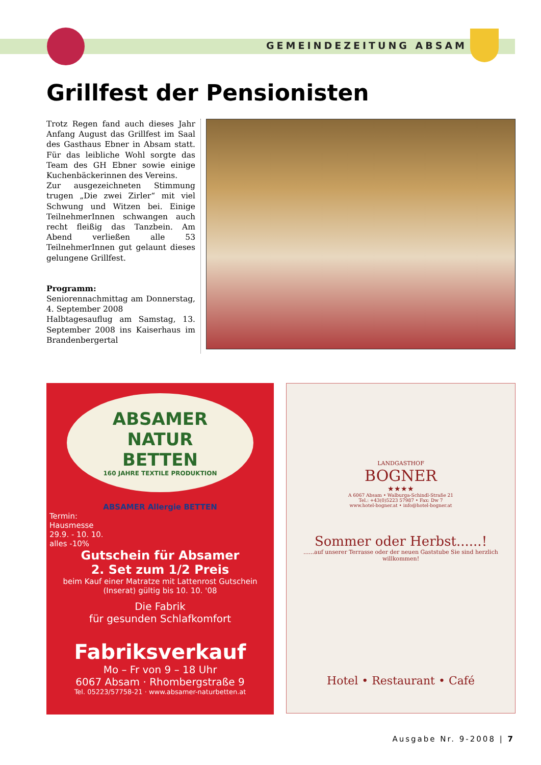GEMEINDEZEITUNG ABSAM
Grillfest der Pensionisten
Trotz Regen fand auch dieses Jahr Anfang August das Grillfest im Saal des Gasthaus Ebner in Absam statt. Für das leibliche Wohl sorgte das Team des GH Ebner sowie einige Kuchenbäckerinnen des Vereins.
Zur ausgezeichneten Stimmung trugen „Die zwei Zirler“ mit viel Schwung und Witzen bei. Einige TeilnehmerInnen schwangen auch recht fleißig das Tanzbein. Am Abend verließen alle 53 TeilnehmerInnen gut gelaunt dieses gelungene Grillfest.
Programm:
Seniorennachmittag am Donnerstag, 4. September 2008
Halbtagesauflug am Samstag, 13. September 2008 ins Kaiserhaus im Brandenbergertal
ABSAMER
NATUR
BETTEN
160 JAHRE TEXTILE PRODUKTION
ABSAMER Allergie BETTEN
Termin:
Hausmesse
29.9. - 10. 10.
alles -10%
Gutschein für Absamer
2. Set zum 1/2 Preis
beim Kauf einer Matratze mit Lattenrost Gutschein (Inserat) gültig bis 10. 10. '08
Die Fabrik
für gesunden Schlafkomfort
Fabriksverkauf
Mo – Fr von 9 – 18 Uhr
6067 Absam · Rhombergstraße 9
Tel. 05223/57758-21 · www.absamer-naturbetten.at
LANDGASTHOF
BOGNER
★★★★
A 6067 Absam • Walburga-Schindl-Straße 21
Tel.: +43(0)5223 57987 • Fax: Dw 7
www.hotel-bogner.at • info@hotel-bogner.at
Sommer oder Herbst......!
......auf unserer Terrasse oder der neuen Gaststube Sie sind herzlich willkommen!
Hotel • Restaurant • Café
Ausgabe Nr. 9-2008 | 7